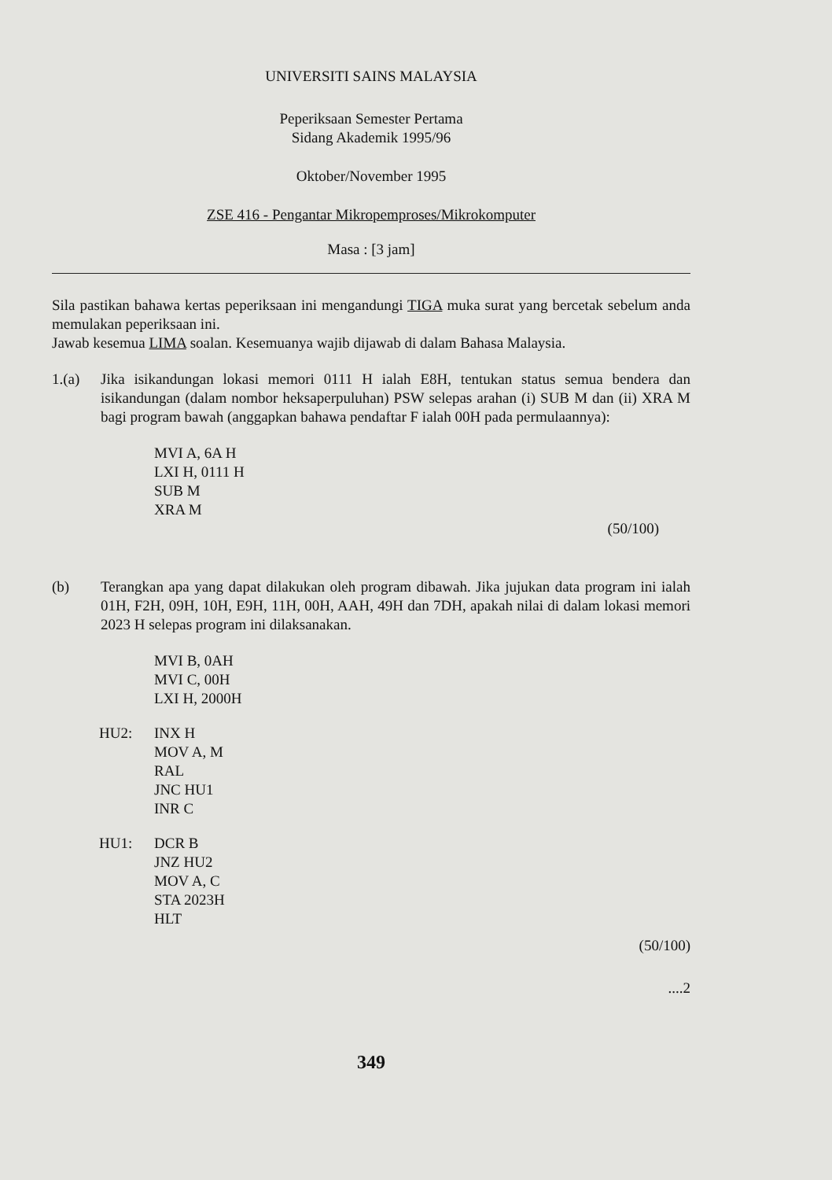UNIVERSITI SAINS MALAYSIA
Peperiksaan Semester Pertama
Sidang Akademik 1995/96
Oktober/November 1995
ZSE 416 - Pengantar Mikropemproses/Mikrokomputer
Masa : [3 jam]
Sila pastikan bahawa kertas peperiksaan ini mengandungi TIGA muka surat yang bercetak sebelum anda memulakan peperiksaan ini.
Jawab kesemua LIMA soalan. Kesemuanya wajib dijawab di dalam Bahasa Malaysia.
1.(a) Jika isikandungan lokasi memori 0111 H ialah E8H, tentukan status semua bendera dan isikandungan (dalam nombor heksaperpuluhan) PSW selepas arahan (i) SUB M dan (ii) XRA M bagi program bawah (anggapkan bahawa pendaftar F ialah 00H pada permulaannya):
MVI A, 6A H
LXI H, 0111 H
SUB M
XRA M
(50/100)
(b) Terangkan apa yang dapat dilakukan oleh program dibawah. Jika jujukan data program ini ialah 01H, F2H, 09H, 10H, E9H, 11H, 00H, AAH, 49H dan 7DH, apakah nilai di dalam lokasi memori 2023 H selepas program ini dilaksanakan.
MVI B, 0AH
MVI C, 00H
LXI H, 2000H
HU2: INX H
MOV A, M
RAL
JNC HU1
INR C
HU1: DCR B
JNZ HU2
MOV A, C
STA 2023H
HLT
(50/100)
....2
349